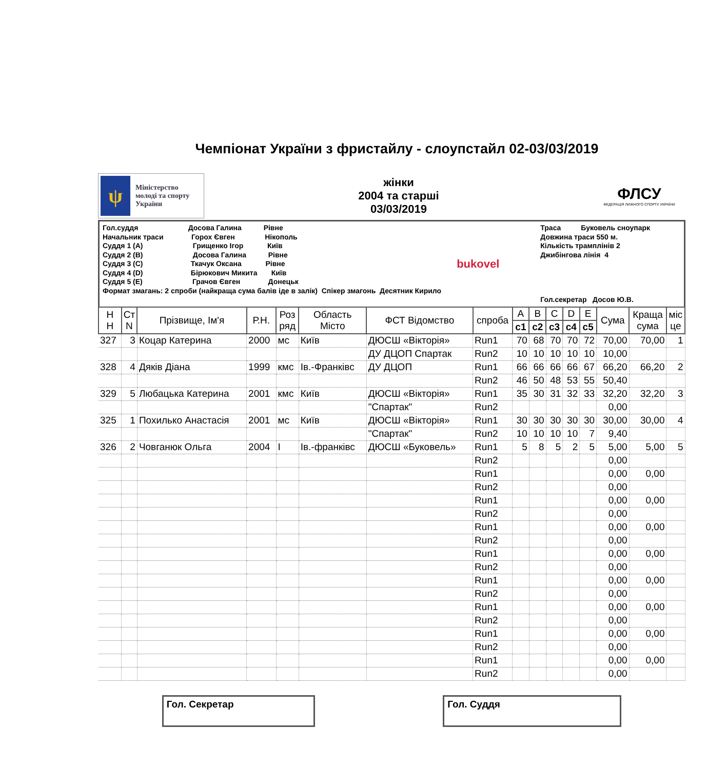Чемпіонат України з фристайлу - слоупстайл 02-03/03/2019
ψ
Міністерство
молоді та спорту
України
жінки
2004 та старші
03/03/2019
ФЛСУ
ФЕДЕРАЦІЯ ЛИЖНОГО СПОРТУ УКРАЇНИ
Гол.суддя Досова Галина Рівне Начальник траси Горох Євген Нікополь Суддя 1 (A) Грищенко Ігор Київ Суддя 2 (B) Досова Галина Рівне Суддя 3 (C) Ткачук Оксана Рівне Суддя 4 (D) Бірюкович Микита Київ Суддя 5 (E) Грачов Євген Донецьк Формат змагань: 2 спроби (найкраща сума балів іде в залік) Спікер змагонь Десятник Кирило
bukovel
Траса Буковель сноупарк Довжина траси 550 м. Кількість трамплінів 2 Джибінгова лінія 4 Гол.секретар Досов Ю.В.
| Н Н | Ст N | Прізвище, Ім'я | Р.Н. | Роз ряд | Область Місто | ФСТ Відомство | спроба | A | B | C | D | E | Сума | Краща сума | міс це |
| --- | --- | --- | --- | --- | --- | --- | --- | --- | --- | --- | --- | --- | --- | --- | --- |
| | | | | | | | | c1 | c2 | c3 | c4 | c5 | | | |
| 327 | 3 | Коцар Катерина | 2000 | мс | Київ | ДЮСШ «Вікторія» | Run1 | 70 | 68 | 70 | 70 | 72 | 70,00 | 70,00 | 1 |
| | | | | | | ДУ ДЦОП Спартак | Run2 | 10 | 10 | 10 | 10 | 10 | 10,00 | | |
| 328 | 4 | Дяків Діана | 1999 | кмс | Ів.-Франківс | ДУ ДЦОП | Run1 | 66 | 66 | 66 | 66 | 67 | 66,20 | 66,20 | 2 |
| | | | | | | | Run2 | 46 | 50 | 48 | 53 | 55 | 50,40 | | |
| 329 | 5 | Любацька Катерина | 2001 | кмс | Київ | ДЮСШ «Вікторія» | Run1 | 35 | 30 | 31 | 32 | 33 | 32,20 | 32,20 | 3 |
| | | | | | | "Спартак" | Run2 | | | | | | 0,00 | | |
| 325 | 1 | Похилько Анастасія | 2001 | мс | Київ | ДЮСШ «Вікторія» | Run1 | 30 | 30 | 30 | 30 | 30 | 30,00 | 30,00 | 4 |
| | | | | | | "Спартак" | Run2 | 10 | 10 | 10 | 10 | 7 | 9,40 | | |
| 326 | 2 | Човганюк Ольга | 2004 | I | Ів.-франківс | ДЮСШ «Буковель» | Run1 | 5 | 8 | 5 | 2 | 5 | 5,00 | 5,00 | 5 |
| | | | | | | | Run2 | | | | | | 0,00 | | |
| | | | | | | | Run1 | | | | | | 0,00 | 0,00 | |
| | | | | | | | Run2 | | | | | | 0,00 | | |
| | | | | | | | Run1 | | | | | | 0,00 | 0,00 | |
| | | | | | | | Run2 | | | | | | 0,00 | | |
| | | | | | | | Run1 | | | | | | 0,00 | 0,00 | |
| | | | | | | | Run2 | | | | | | 0,00 | | |
| | | | | | | | Run1 | | | | | | 0,00 | 0,00 | |
| | | | | | | | Run2 | | | | | | 0,00 | | |
| | | | | | | | Run1 | | | | | | 0,00 | 0,00 | |
| | | | | | | | Run2 | | | | | | 0,00 | | |
| | | | | | | | Run1 | | | | | | 0,00 | 0,00 | |
| | | | | | | | Run2 | | | | | | 0,00 | | |
| | | | | | | | Run1 | | | | | | 0,00 | 0,00 | |
| | | | | | | | Run2 | | | | | | 0,00 | | |
| | | | | | | | Run1 | | | | | | 0,00 | 0,00 | |
| | | | | | | | Run2 | | | | | | 0,00 | | |
Гол. Секретар Гол. Суддя